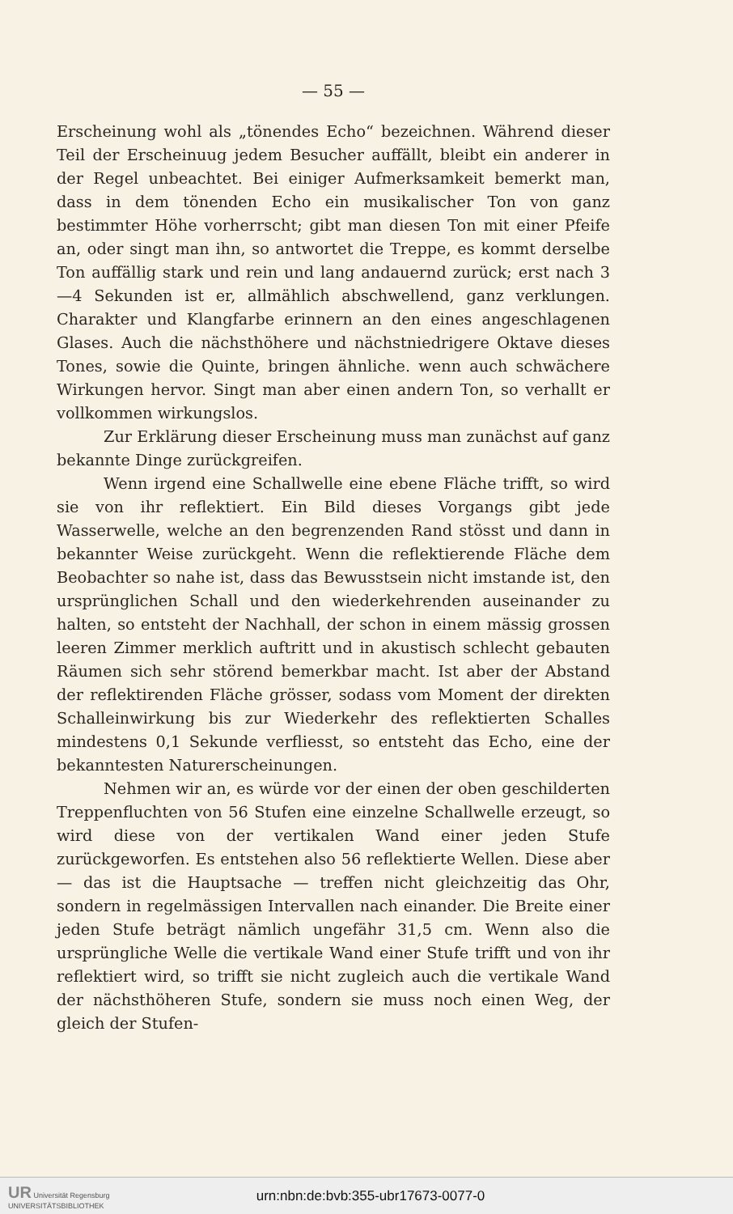— 55 —
Erscheinung wohl als „tönendes Echo“ bezeichnen. Während dieser Teil der Erscheinuug jedem Besucher auffällt, bleibt ein anderer in der Regel unbeachtet. Bei einiger Aufmerksamkeit bemerkt man, dass in dem tönenden Echo ein musikalischer Ton von ganz bestimmter Höhe vorherrscht; gibt man diesen Ton mit einer Pfeife an, oder singt man ihn, so antwortet die Treppe, es kommt derselbe Ton auffällig stark und rein und lang andauernd zurück; erst nach 3—4 Sekunden ist er, allmählich abschwellend, ganz verklungen. Charakter und Klangfarbe erinnern an den eines angeschlagenen Glases. Auch die nächsthöhere und nächstniedrigere Oktave dieses Tones, sowie die Quinte, bringen ähnliche. wenn auch schwächere Wirkungen hervor. Singt man aber einen andern Ton, so verhallt er vollkommen wirkungslos.
Zur Erklärung dieser Erscheinung muss man zunächst auf ganz bekannte Dinge zurückgreifen.
Wenn irgend eine Schallwelle eine ebene Fläche trifft, so wird sie von ihr reflektiert. Ein Bild dieses Vorgangs gibt jede Wasserwelle, welche an den begrenzenden Rand stösst und dann in bekannter Weise zurückgeht. Wenn die reflektierende Fläche dem Beobachter so nahe ist, dass das Bewusstsein nicht imstande ist, den ursprünglichen Schall und den wiederkehrenden auseinander zu halten, so entsteht der Nachhall, der schon in einem mässig grossen leeren Zimmer merklich auftritt und in akustisch schlecht gebauten Räumen sich sehr störend bemerkbar macht. Ist aber der Abstand der reflektirenden Fläche grösser, sodass vom Moment der direkten Schalleinwirkung bis zur Wiederkehr des reflektierten Schalles mindestens 0,1 Sekunde verfliesst, so entsteht das Echo, eine der bekanntesten Naturerscheinungen.
Nehmen wir an, es würde vor der einen der oben geschilderten Treppenfluchten von 56 Stufen eine einzelne Schallwelle erzeugt, so wird diese von der vertikalen Wand einer jeden Stufe zurückgeworfen. Es entstehen also 56 reflektierte Wellen. Diese aber — das ist die Hauptsache — treffen nicht gleichzeitig das Ohr, sondern in regelmässigen Intervallen nach einander. Die Breite einer jeden Stufe beträgt nämlich ungefähr 31,5 cm. Wenn also die ursprüngliche Welle die vertikale Wand einer Stufe trifft und von ihr reflektiert wird, so trifft sie nicht zugleich auch die vertikale Wand der nächsthöheren Stufe, sondern sie muss noch einen Weg, der gleich der Stufen-
UR Universität Regensburg
UNIVERSITÄTSBIBLIOTHEK
urn:nbn:de:bvb:355-ubr17673-0077-0